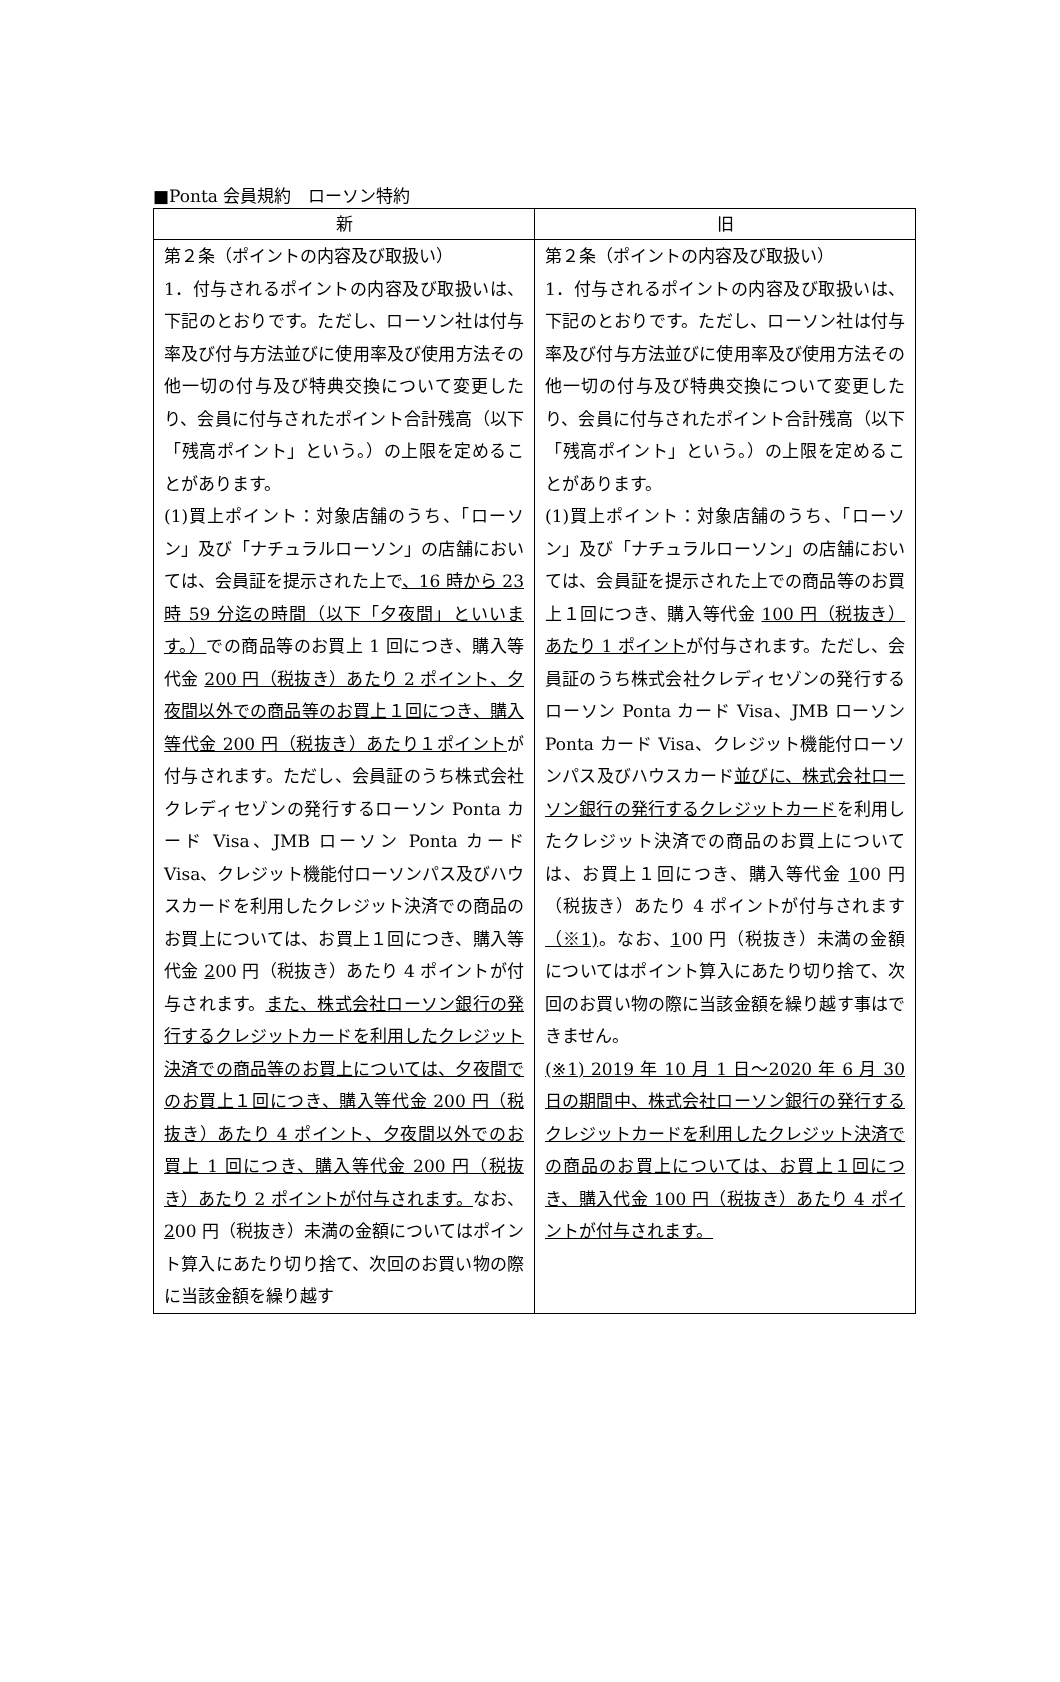■Ponta 会員規約　ローソン特約
| 新 | 旧 |
| --- | --- |
| 第２条（ポイントの内容及び取扱い） 1．付与されるポイントの内容及び取扱いは、下記のとおりです。ただし、ローソン社は付与率及び付与方法並びに使用率及び使用方法その他一切の付与及び特典交換について変更したり、会員に付与されたポイント合計残高（以下「残高ポイント」という。）の上限を定めることがあります。 (1)買上ポイント：対象店舗のうち、「ローソン」及び「ナチュラルローソン」の店舗においては、会員証を提示された上で 、16 時から 23 時 59 分迄の時間（以下「夕夜間」といいます。） での商品等のお買上 1 回につき、購入等代金 200 円（税抜き）あたり 2 ポイント、夕夜間以外での商品等のお買上１回につき、購入等代金 200 円（税抜き）あたり１ポイント が付与されます。ただし、会員証のうち株式会社クレディセゾンの発行するローソン Ponta カード Visa、JMB ローソン Ponta カード Visa、クレジット機能付ローソンパス及びハウスカードを利用したクレジット決済での商品のお買上については、お買上１回につき、購入等代金 2 00 円（税抜き）あたり 4 ポイントが付与されます。 また、株式会社ローソン銀行の発行するクレジットカードを利用したクレジット決済での商品等のお買上については、夕夜間でのお買上１回につき、購入等代金 200 円（税抜き）あたり 4 ポイント、夕夜間以外でのお買上 1 回につき、購入等代金 200 円（税抜き）あたり 2 ポイントが付与されます。 なお、 2 00 円（税抜き）未満の金額についてはポイント算入にあたり切り捨て、次回のお買い物の際に当該金額を繰り越す | 第２条（ポイントの内容及び取扱い） 1．付与されるポイントの内容及び取扱いは、下記のとおりです。ただし、ローソン社は付与率及び付与方法並びに使用率及び使用方法その他一切の付与及び特典交換について変更したり、会員に付与されたポイント合計残高（以下「残高ポイント」という。）の上限を定めることがあります。 (1)買上ポイント：対象店舗のうち、「ローソン」及び「ナチュラルローソン」の店舗においては、会員証を提示された上での商品等のお買上１回につき、購入等代金 100 円（税抜き）あたり 1 ポイント が付与されます。ただし、会員証のうち株式会社クレディセゾンの発行するローソン Ponta カード Visa、JMB ローソン Ponta カード Visa、クレジット機能付ローソンパス及びハウスカード 並びに、株式会社ローソン銀行の発行するクレジットカード を利用したクレジット決済での商品のお買上については、お買上１回につき、購入等代金 1 00 円（税抜き）あたり 4 ポイントが付与されます （※1) 。なお、 1 00 円（税抜き）未満の金額についてはポイント算入にあたり切り捨て、次回のお買い物の際に当該金額を繰り越す事はできません。 (※1) 2019 年 10 月 1 日～2020 年 6 月 30 日の期間中、株式会社ローソン銀行の発行するクレジットカードを利用したクレジット決済での商品のお買上については、お買上１回につき、購入代金 100 円（税抜き）あたり 4 ポイントが付与されます。 |